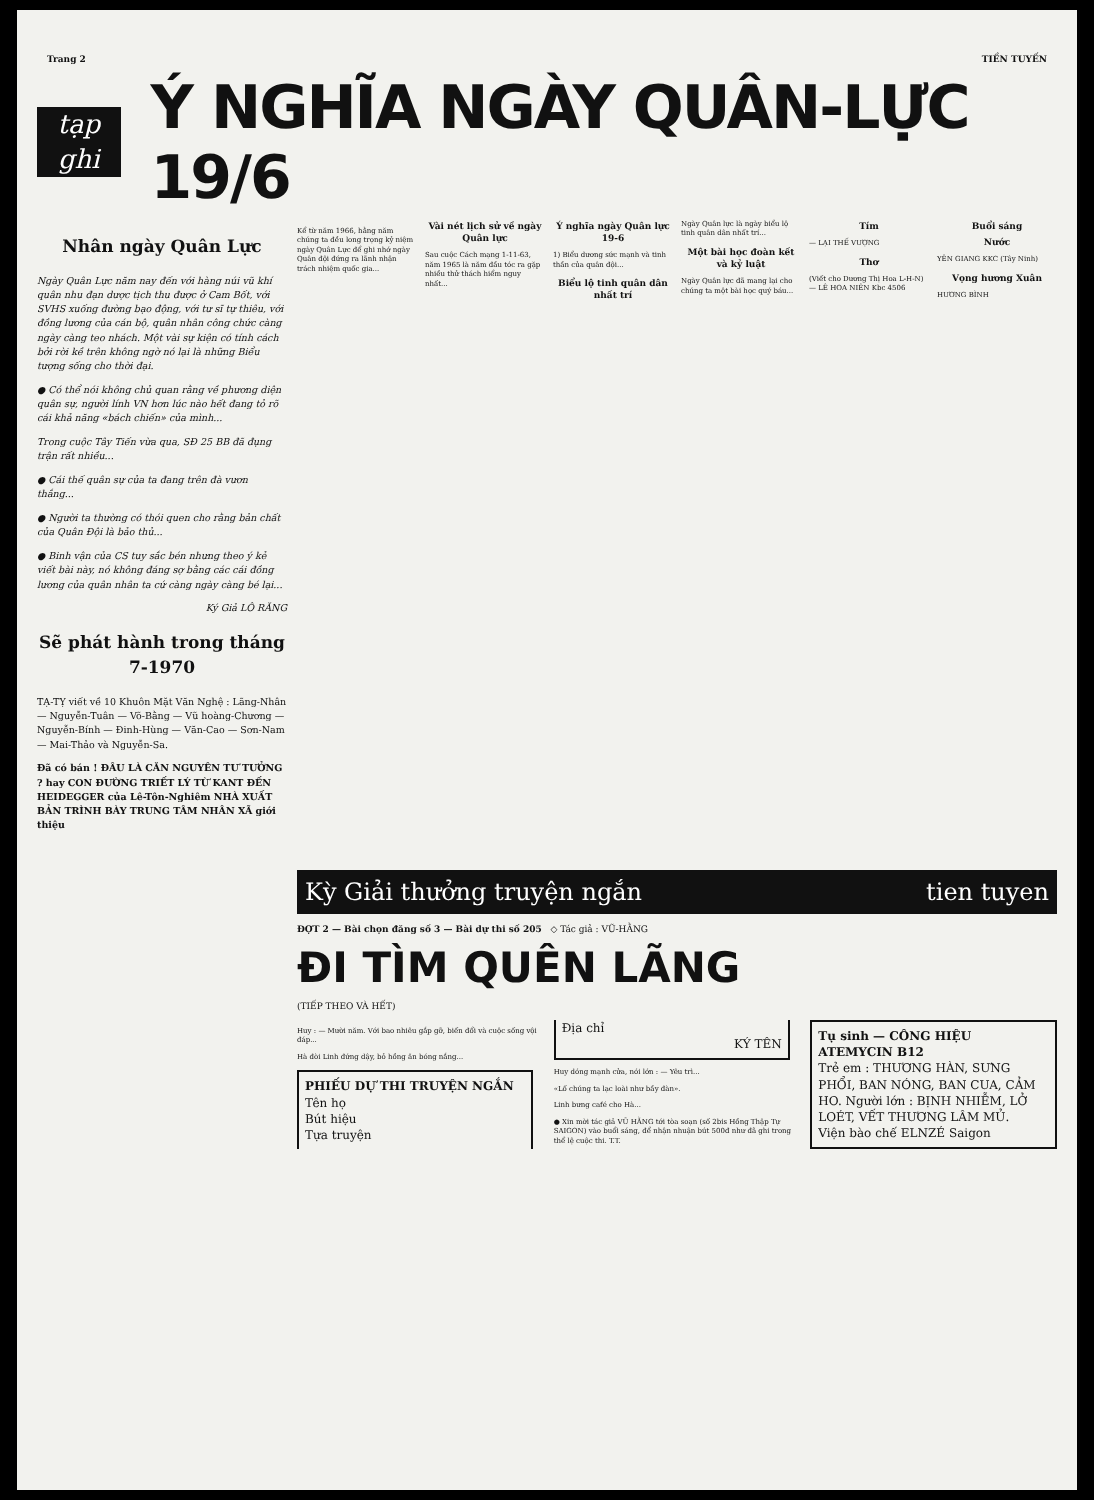Trang 2 TIỀN TUYẾN
tạp ghi
Ý NGHĨA NGÀY QUÂN-LỰC 19/6
Nhân ngày Quân Lực
Ngày Quân Lực năm nay đến với hàng núi vũ khí quân nhu đạn dược tịch thu được ở Cam Bốt, với SVHS xuống đường bạo động, với tư sĩ tự thiêu, với đồng lương của cán bộ, quân nhân công chức càng ngày càng teo nhách. Một vài sự kiện có tính cách bởi rời kề trên không ngờ nó lại là những Biểu tượng sống cho thời đại.
● Có thể nói không chủ quan rằng về phương diện quân sự, người lính VN hơn lúc nào hết đang tỏ rõ cái khả năng «bách chiến» của mình...
Trong cuộc Tây Tiến vừa qua, SĐ 25 BB đã đụng trận rất nhiều...
● Cái thế quân sự của ta đang trên đà vươn thắng...
● Người ta thường có thói quen cho rằng bản chất của Quân Đội là bảo thủ...
● Binh vận của CS tuy sắc bén nhưng theo ý kẻ viết bài này, nó không đáng sợ bằng các cái đồng lương của quân nhân ta cứ càng ngày càng bé lại...
Ký Giả LÔ RĂNG
Sẽ phát hành trong tháng 7-1970
TẠ-TỴ viết về 10 Khuôn Mặt Văn Nghệ : Lãng-Nhân — Nguyễn-Tuân — Võ-Bằng — Vũ hoàng-Chương — Nguyễn-Bính — Đinh-Hùng — Văn-Cao — Sơn-Nam — Mai-Thảo và Nguyễn-Sa.
Đã có bán ! ĐÂU LÀ CĂN NGUYÊN TƯ TƯỞNG ? hay CON ĐƯỜNG TRIẾT LÝ TỪ KANT ĐẾN HEIDEGGER của Lê-Tôn-Nghiêm NHÀ XUẤT BẢN TRÌNH BÀY TRUNG TÂM NHÂN XÃ giới thiệu
Kể từ năm 1966, hằng năm chúng ta đều long trọng kỷ niệm ngày Quân Lực để ghi nhớ ngày Quân đội đứng ra lãnh nhận trách nhiệm quốc gia...
Vài nét lịch sử về ngày Quân lực
Sau cuộc Cách mạng 1-11-63, năm 1965 là năm đầu tóc ra gặp nhiều thử thách hiểm nguy nhất...
Ý nghĩa ngày Quân lực 19-6
1) Biểu dương sức mạnh và tinh thần của quân đội...
Biểu lộ tinh quân dân nhất trí
Ngày Quân lực là ngày biểu lộ tinh quân dân nhất trí...
Một bài học đoàn kết và kỷ luật
Ngày Quân lực đã mang lại cho chúng ta một bài học quý báu...
Tím
— LẠI THẾ VƯỢNG
Thơ
(Viết cho Dương Thị Hoa L-H-N) — LÊ HOA NIÊN Kbc 4506
Buổi sáng
Nước
YÊN GIANG KKC (Tây Ninh)
Vọng hương Xuân
HƯƠNG BÌNH
Kỳ Giải thưởng truyện ngắn tien tuyen
ĐỢT 2 — Bài chọn đăng số 3 — Bài dự thi số 205 ◇ Tác giả : VŨ-HẰNG
ĐI TÌM QUÊN LÃNG
(TIẾP THEO VÀ HẾT)
Huy : — Mười năm. Với bao nhiêu gắp gỡ, biến đổi và cuộc sống vội đáp...
Hà đòi Linh đứng dậy, bỏ hồng ăn bóng nắng...
PHIẾU DỰ THI TRUYỆN NGẮN
Tên họ
Bút hiệu
Tựa truyện
Địa chỉ
KÝ TÊN
Huy dóng mạnh cửa, nói lớn : — Yêu trì...
«Lố chúng ta lạc loài như bầy đàn».
Linh bưng café cho Hà...
● Xin mời tác giả VŨ HẰNG tới tòa soạn (số 2bis Hồng Thập Tự SAIGON) vào buổi sáng, để nhận nhuận bút 500đ như đã ghi trong thể lệ cuộc thi. T.T.
Tụ sinh — CÔNG HIỆU
ATEMYCIN B12
Trẻ em : THƯƠNG HÀN, SƯNG PHỔI, BAN NÓNG, BAN CUA, CẢM HO. Người lớn : BỊNH NHIỄM, LỞ LOÉT, VẾT THƯƠNG LÂM MỦ.
Viện bào chế ELNZÉ Saigon